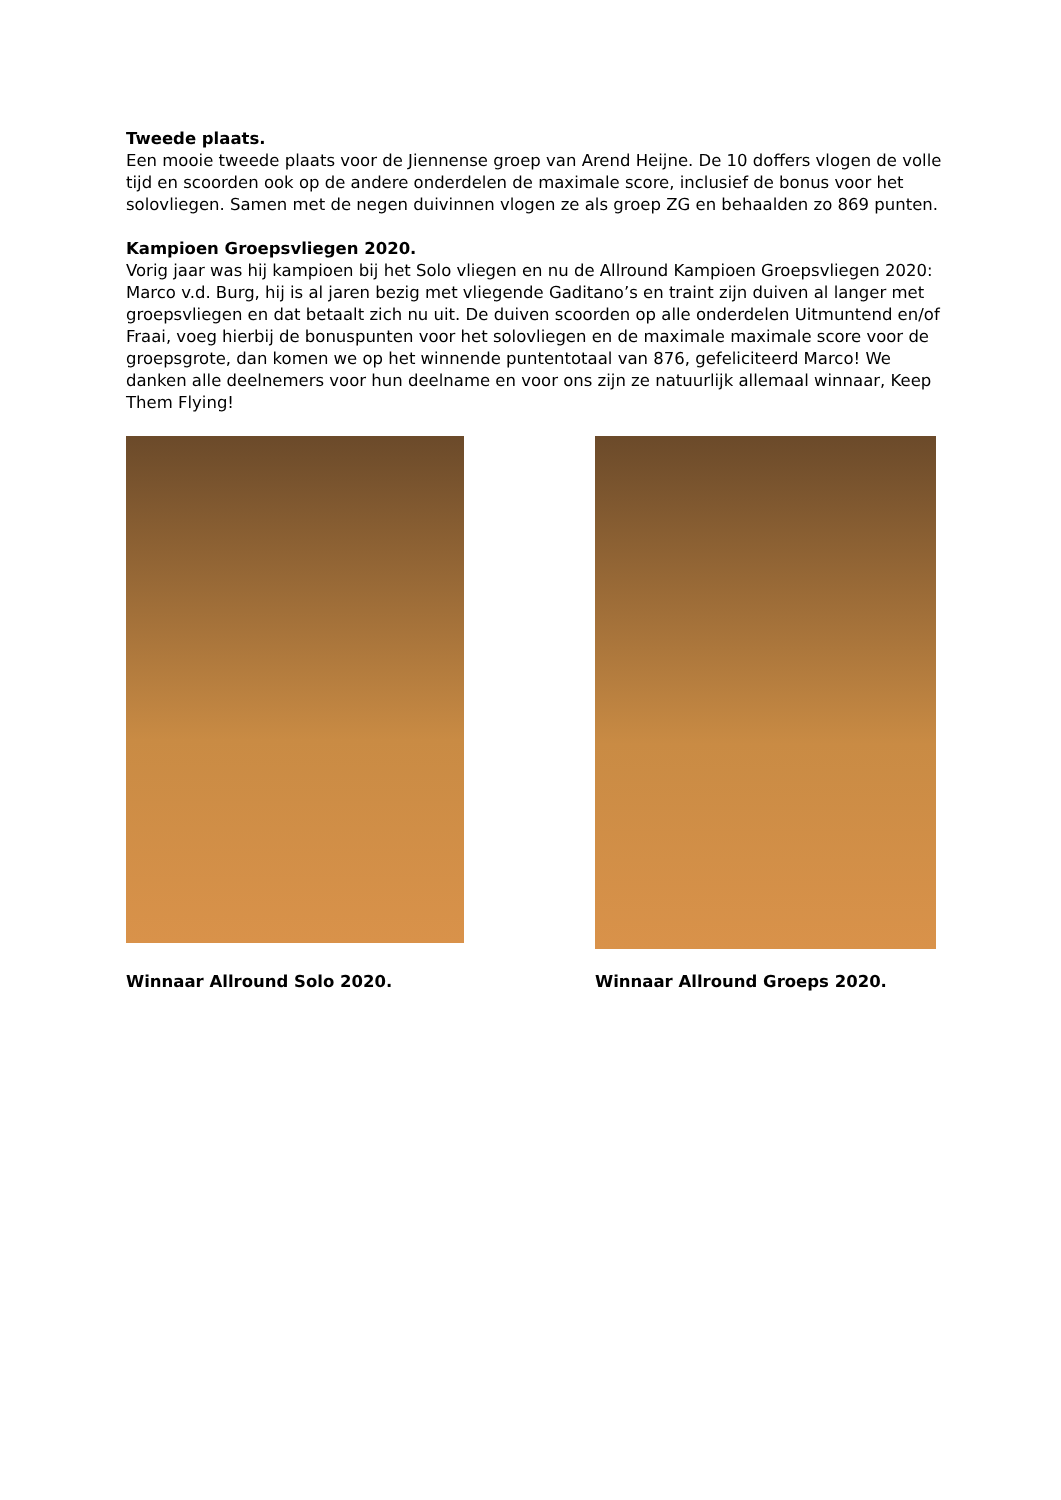Tweede plaats.
Een mooie tweede plaats voor de Jiennense groep van Arend Heijne. De 10 doffers vlogen de volle tijd en scoorden ook op de andere onderdelen de maximale score, inclusief de bonus voor het solovliegen. Samen met de negen duivinnen vlogen ze als groep ZG en behaalden zo 869 punten.
Kampioen Groepsvliegen 2020.
Vorig jaar was hij kampioen bij het Solo vliegen en nu de Allround Kampioen Groepsvliegen 2020: Marco v.d. Burg, hij is al jaren bezig met vliegende Gaditano’s en traint zijn duiven al langer met groepsvliegen en dat betaalt zich nu uit. De duiven scoorden op alle onderdelen Uitmuntend en/of Fraai, voeg hierbij de bonuspunten voor het solovliegen en de maximale maximale score voor de groepsgrote, dan komen we op het winnende puntentotaal van 876, gefeliciteerd Marco! We danken alle deelnemers voor hun deelname en voor ons zijn ze natuurlijk allemaal winnaar, Keep Them Flying!
Winnaar Allround Solo 2020.
Winnaar Allround Groeps 2020.